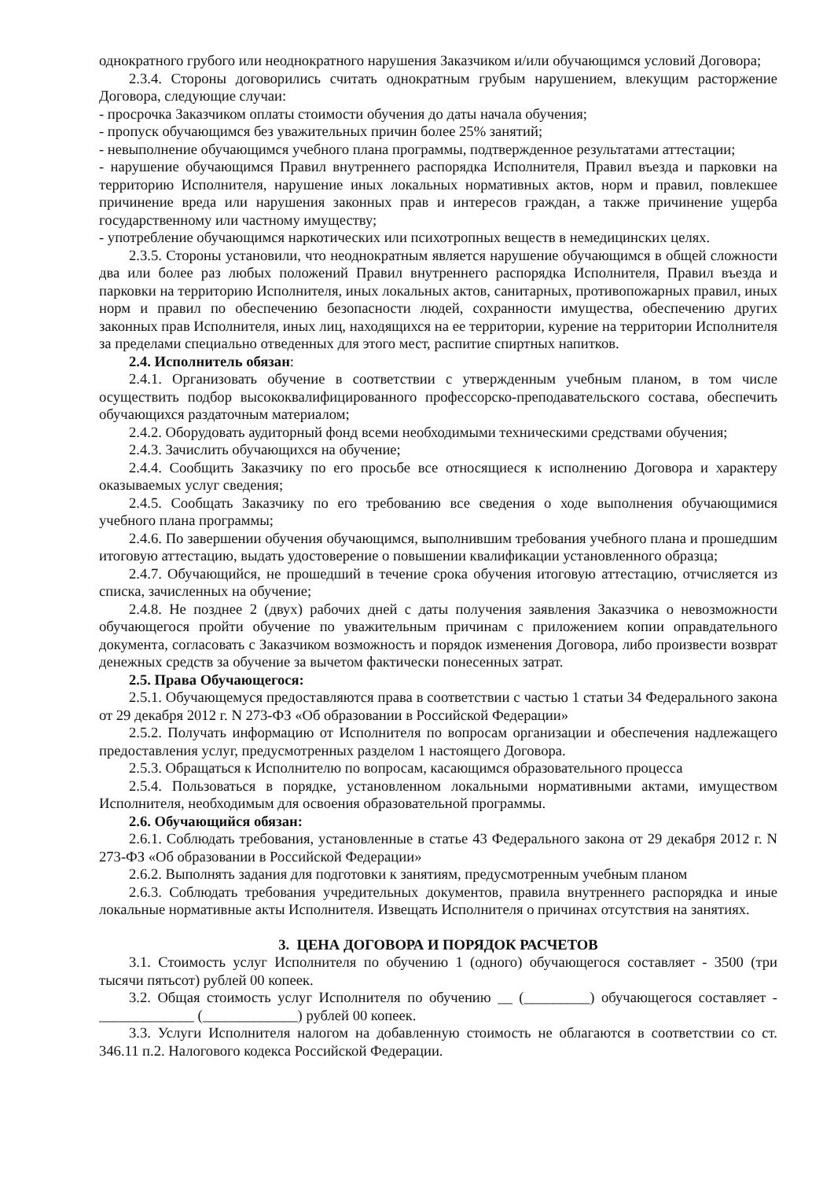однократного грубого или неоднократного нарушения Заказчиком и/или обучающимся условий Договора;
2.3.4. Стороны договорились считать однократным грубым нарушением, влекущим расторжение Договора, следующие случаи:
- просрочка Заказчиком оплаты стоимости обучения до даты начала обучения;
- пропуск обучающимся без уважительных причин более 25% занятий;
- невыполнение обучающимся учебного плана программы, подтвержденное результатами аттестации;
- нарушение обучающимся Правил внутреннего распорядка Исполнителя, Правил въезда и парковки на территорию Исполнителя, нарушение иных локальных нормативных актов, норм и правил, повлекшее причинение вреда или нарушения законных прав и интересов граждан, а также причинение ущерба государственному или частному имуществу;
- употребление обучающимся наркотических или психотропных веществ в немедицинских целях.
2.3.5. Стороны установили, что неоднократным является нарушение обучающимся в общей сложности два или более раз любых положений Правил внутреннего распорядка Исполнителя, Правил въезда и парковки на территорию Исполнителя, иных локальных актов, санитарных, противопожарных правил, иных норм и правил по обеспечению безопасности людей, сохранности имущества, обеспечению других законных прав Исполнителя, иных лиц, находящихся на ее территории, курение на территории Исполнителя за пределами специально отведенных для этого мест, распитие спиртных напитков.
2.4. Исполнитель обязан:
2.4.1. Организовать обучение в соответствии с утвержденным учебным планом, в том числе осуществить подбор высококвалифицированного профессорско-преподавательского состава, обеспечить обучающихся раздаточным материалом;
2.4.2. Оборудовать аудиторный фонд всеми необходимыми техническими средствами обучения;
2.4.3. Зачислить обучающихся на обучение;
2.4.4. Сообщить Заказчику по его просьбе все относящиеся к исполнению Договора и характеру оказываемых услуг сведения;
2.4.5. Сообщать Заказчику по его требованию все сведения о ходе выполнения обучающимися учебного плана программы;
2.4.6. По завершении обучения обучающимся, выполнившим требования учебного плана и прошедшим итоговую аттестацию, выдать удостоверение о повышении квалификации установленного образца;
2.4.7. Обучающийся, не прошедший в течение срока обучения итоговую аттестацию, отчисляется из списка, зачисленных на обучение;
2.4.8. Не позднее 2 (двух) рабочих дней с даты получения заявления Заказчика о невозможности обучающегося пройти обучение по уважительным причинам с приложением копии оправдательного документа, согласовать с Заказчиком возможность и порядок изменения Договора, либо произвести возврат денежных средств за обучение за вычетом фактически понесенных затрат.
2.5. Права Обучающегося:
2.5.1. Обучающемуся предоставляются права в соответствии с частью 1 статьи 34 Федерального закона от 29 декабря 2012 г. N 273-ФЗ «Об образовании в Российской Федерации»
2.5.2. Получать информацию от Исполнителя по вопросам организации и обеспечения надлежащего предоставления услуг, предусмотренных разделом 1 настоящего Договора.
2.5.3. Обращаться к Исполнителю по вопросам, касающимся образовательного процесса
2.5.4. Пользоваться в порядке, установленном локальными нормативными актами, имуществом Исполнителя, необходимым для освоения образовательной программы.
2.6. Обучающийся обязан:
2.6.1. Соблюдать требования, установленные в статье 43 Федерального закона от 29 декабря 2012 г. N 273-ФЗ «Об образовании в Российской Федерации»
2.6.2. Выполнять задания для подготовки к занятиям, предусмотренным учебным планом
2.6.3. Соблюдать требования учредительных документов, правила внутреннего распорядка и иные локальные нормативные акты Исполнителя. Извещать Исполнителя о причинах отсутствия на занятиях.
3. ЦЕНА ДОГОВОРА И ПОРЯДОК РАСЧЕТОВ
3.1. Стоимость услуг Исполнителя по обучению 1 (одного) обучающегося составляет - 3500 (три тысячи пятьсот) рублей 00 копеек.
3.2. Общая стоимость услуг Исполнителя по обучению __ (_________) обучающегося составляет - _____________ (_____________) рублей 00 копеек.
3.3. Услуги Исполнителя налогом на добавленную стоимость не облагаются в соответствии со ст. 346.11 п.2. Налогового кодекса Российской Федерации.